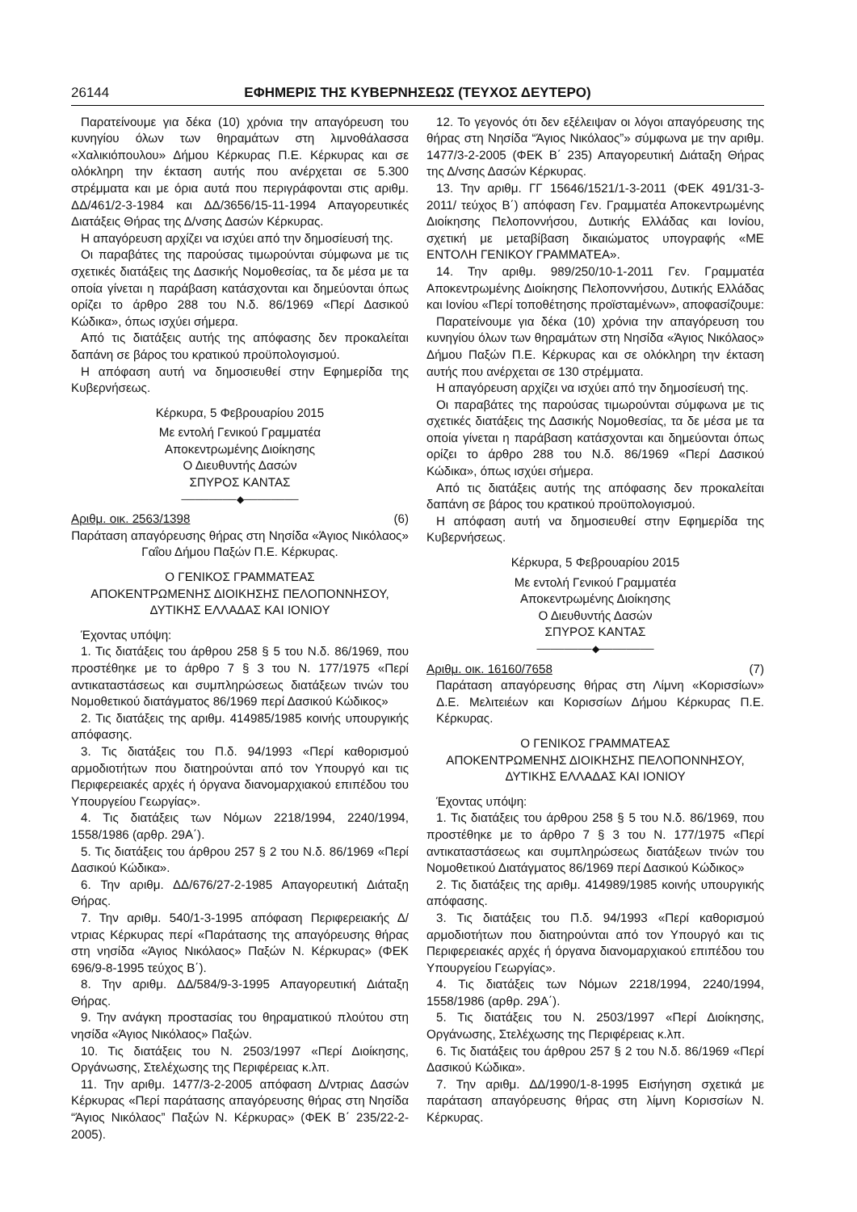26144 ΕΦΗΜΕΡΙΣ ΤΗΣ ΚΥΒΕΡΝΗΣΕΩΣ (ΤΕΥΧΟΣ ΔΕΥΤΕΡΟ)
Παρατείνουμε για δέκα (10) χρόνια την απαγόρευση του κυνηγίου όλων των θηραμάτων στη λιμνοθάλασσα «Χαλικιόπουλου» Δήμου Κέρκυρας Π.Ε. Κέρκυρας και σε ολόκληρη την έκταση αυτής που ανέρχεται σε 5.300 στρέμματα και με όρια αυτά που περιγράφονται στις αριθμ. ΔΔ/461/2-3-1984 και ΔΔ/3656/15-11-1994 Απαγορευτικές Διατάξεις Θήρας της Δ/νσης Δασών Κέρκυρας.
Η απαγόρευση αρχίζει να ισχύει από την δημοσίευσή της.
Οι παραβάτες της παρούσας τιμωρούνται σύμφωνα με τις σχετικές διατάξεις της Δασικής Νομοθεσίας, τα δε μέσα με τα οποία γίνεται η παράβαση κατάσχονται και δημεύονται όπως ορίζει το άρθρο 288 του Ν.δ. 86/1969 «Περί Δασικού Κώδικα», όπως ισχύει σήμερα.
Από τις διατάξεις αυτής της απόφασης δεν προκαλείται δαπάνη σε βάρος του κρατικού προϋπολογισμού.
Η απόφαση αυτή να δημοσιευθεί στην Εφημερίδα της Κυβερνήσεως.
Κέρκυρα, 5 Φεβρουαρίου 2015
Με εντολή Γενικού Γραμματέα
Αποκεντρωμένης Διοίκησης
Ο Διευθυντής Δασών
ΣΠΥΡΟΣ ΚΑΝΤΑΣ
────────◆────────
Αριθμ. οικ. 2563/1398 (6)
Παράταση απαγόρευσης θήρας στη Νησίδα «Άγιος Νικόλαος» Γαΐου Δήμου Παξών Π.Ε. Κέρκυρας.
Ο ΓΕΝΙΚΟΣ ΓΡΑΜΜΑΤΕΑΣ
ΑΠΟΚΕΝΤΡΩΜΕΝΗΣ ΔΙΟΙΚΗΣΗΣ ΠΕΛΟΠΟΝΝΗΣΟΥ,
ΔΥΤΙΚΗΣ ΕΛΛΑΔΑΣ ΚΑΙ ΙΟΝΙΟΥ
Έχοντας υπόψη:
1. Τις διατάξεις του άρθρου 258 § 5 του Ν.δ. 86/1969, που προστέθηκε με το άρθρο 7 § 3 του Ν. 177/1975 «Περί αντικαταστάσεως και συμπληρώσεως διατάξεων τινών του Νομοθετικού διατάγματος 86/1969 περί Δασικού Κώδικος»
2. Τις διατάξεις της αριθμ. 414985/1985 κοινής υπουργικής απόφασης.
3. Τις διατάξεις του Π.δ. 94/1993 «Περί καθορισμού αρμοδιοτήτων που διατηρούνται από τον Υπουργό και τις Περιφερειακές αρχές ή όργανα διανομαρχιακού επιπέδου του Υπουργείου Γεωργίας».
4. Τις διατάξεις των Νόμων 2218/1994, 2240/1994, 1558/1986 (αρθρ. 29Α΄).
5. Τις διατάξεις του άρθρου 257 § 2 του Ν.δ. 86/1969 «Περί Δασικού Κώδικα».
6. Την αριθμ. ΔΔ/676/27-2-1985 Απαγορευτική Διάταξη Θήρας.
7. Την αριθμ. 540/1-3-1995 απόφαση Περιφερειακής Δ/ντριας Κέρκυρας περί «Παράτασης της απαγόρευσης θήρας στη νησίδα «Άγιος Νικόλαος» Παξών Ν. Κέρκυρας» (ΦΕΚ 696/9-8-1995 τεύχος Β΄).
8. Την αριθμ. ΔΔ/584/9-3-1995 Απαγορευτική Διάταξη Θήρας.
9. Την ανάγκη προστασίας του θηραματικού πλούτου στη νησίδα «Άγιος Νικόλαος» Παξών.
10. Τις διατάξεις του Ν. 2503/1997 «Περί Διοίκησης, Οργάνωσης, Στελέχωσης της Περιφέρειας κ.λπ.
11. Την αριθμ. 1477/3-2-2005 απόφαση Δ/ντριας Δασών Κέρκυρας «Περί παράτασης απαγόρευσης θήρας στη Νησίδα “Άγιος Νικόλαος” Παξών Ν. Κέρκυρας» (ΦΕΚ Β΄ 235/22-2-2005).
12. Το γεγονός ότι δεν εξέλειψαν οι λόγοι απαγόρευσης της θήρας στη Νησίδα “Άγιος Νικόλαος”» σύμφωνα με την αριθμ. 1477/3-2-2005 (ΦΕΚ Β΄ 235) Απαγορευτική Διάταξη Θήρας της Δ/νσης Δασών Κέρκυρας.
13. Την αριθμ. ΓΓ 15646/1521/1-3-2011 (ΦΕΚ 491/31-3-2011/ τεύχος Β΄) απόφαση Γεν. Γραμματέα Αποκεντρωμένης Διοίκησης Πελοποννήσου, Δυτικής Ελλάδας και Ιονίου, σχετική με μεταβίβαση δικαιώματος υπογραφής «ΜΕ ΕΝΤΟΛΗ ΓΕΝΙΚΟΥ ΓΡΑΜΜΑΤΕΑ».
14. Την αριθμ. 989/250/10-1-2011 Γεν. Γραμματέα Αποκεντρωμένης Διοίκησης Πελοποννήσου, Δυτικής Ελλάδας και Ιονίου «Περί τοποθέτησης προϊσταμένων», αποφασίζουμε:
Παρατείνουμε για δέκα (10) χρόνια την απαγόρευση του κυνηγίου όλων των θηραμάτων στη Νησίδα «Άγιος Νικόλαος» Δήμου Παξών Π.Ε. Κέρκυρας και σε ολόκληρη την έκταση αυτής που ανέρχεται σε 130 στρέμματα.
Η απαγόρευση αρχίζει να ισχύει από την δημοσίευσή της.
Οι παραβάτες της παρούσας τιμωρούνται σύμφωνα με τις σχετικές διατάξεις της Δασικής Νομοθεσίας, τα δε μέσα με τα οποία γίνεται η παράβαση κατάσχονται και δημεύονται όπως ορίζει το άρθρο 288 του Ν.δ. 86/1969 «Περί Δασικού Κώδικα», όπως ισχύει σήμερα.
Από τις διατάξεις αυτής της απόφασης δεν προκαλείται δαπάνη σε βάρος του κρατικού προϋπολογισμού.
Η απόφαση αυτή να δημοσιευθεί στην Εφημερίδα της Κυβερνήσεως.
Κέρκυρα, 5 Φεβρουαρίου 2015
Με εντολή Γενικού Γραμματέα
Αποκεντρωμένης Διοίκησης
Ο Διευθυντής Δασών
ΣΠΥΡΟΣ ΚΑΝΤΑΣ
────────◆────────
Αριθμ. οικ. 16160/7658 (7)
Παράταση απαγόρευσης θήρας στη Λίμνη «Κορισσίων» Δ.Ε. Μελιτειέων και Κορισσίων Δήμου Κέρκυρας Π.Ε. Κέρκυρας.
Ο ΓΕΝΙΚΟΣ ΓΡΑΜΜΑΤΕΑΣ
ΑΠΟΚΕΝΤΡΩΜΕΝΗΣ ΔΙΟΙΚΗΣΗΣ ΠΕΛΟΠΟΝΝΗΣΟΥ,
ΔΥΤΙΚΗΣ ΕΛΛΑΔΑΣ ΚΑΙ ΙΟΝΙΟΥ
Έχοντας υπόψη:
1. Τις διατάξεις του άρθρου 258 § 5 του Ν.δ. 86/1969, που προστέθηκε με το άρθρο 7 § 3 του Ν. 177/1975 «Περί αντικαταστάσεως και συμπληρώσεως διατάξεων τινών του Νομοθετικού Διατάγματος 86/1969 περί Δασικού Κώδικος»
2. Τις διατάξεις της αριθμ. 414989/1985 κοινής υπουργικής απόφασης.
3. Τις διατάξεις του Π.δ. 94/1993 «Περί καθορισμού αρμοδιοτήτων που διατηρούνται από τον Υπουργό και τις Περιφερειακές αρχές ή όργανα διανομαρχιακού επιπέδου του Υπουργείου Γεωργίας».
4. Τις διατάξεις των Νόμων 2218/1994, 2240/1994, 1558/1986 (αρθρ. 29Α΄).
5. Τις διατάξεις του Ν. 2503/1997 «Περί Διοίκησης, Οργάνωσης, Στελέχωσης της Περιφέρειας κ.λπ.
6. Τις διατάξεις του άρθρου 257 § 2 του Ν.δ. 86/1969 «Περί Δασικού Κώδικα».
7. Την αριθμ. ΔΔ/1990/1-8-1995 Εισήγηση σχετικά με παράταση απαγόρευσης θήρας στη λίμνη Κορισσίων Ν. Κέρκυρας.